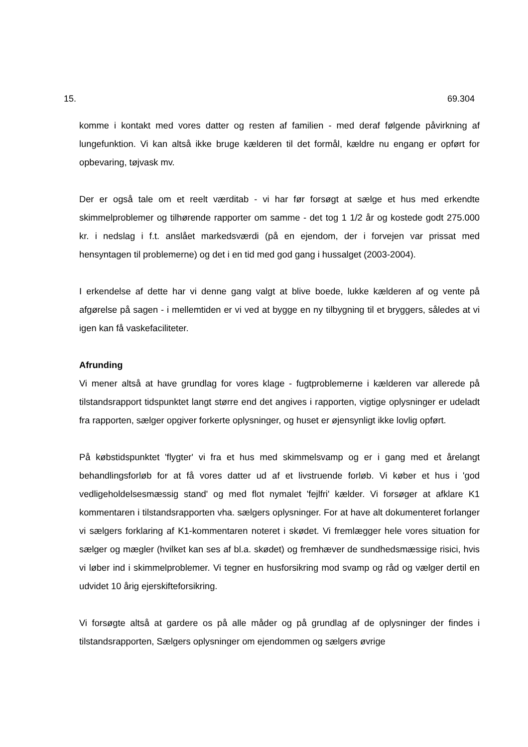15. 69.304
komme i kontakt med vores datter og resten af familien - med deraf følgende påvirkning af lungefunktion. Vi kan altså ikke bruge kælderen til det formål, kældre nu engang er opført for opbevaring, tøjvask mv.
Der er også tale om et reelt værditab - vi har før forsøgt at sælge et hus med erkendte skimmelproblemer og tilhørende rapporter om samme - det tog 1 1/2 år og kostede godt 275.000 kr. i nedslag i f.t. anslået markedsværdi (på en ejendom, der i forvejen var prissat med hensyntagen til problemerne) og det i en tid med god gang i hussalget (2003-2004).
I erkendelse af dette har vi denne gang valgt at blive boede, lukke kælderen af og vente på afgørelse på sagen - i mellemtiden er vi ved at bygge en ny tilbygning til et bryggers, således at vi igen kan få vaskefaciliteter.
Afrunding
Vi mener altså at have grundlag for vores klage - fugtproblemerne i kælderen var allerede på tilstandsrapport tidspunktet langt større end det angives i rapporten, vigtige oplysninger er udeladt fra rapporten, sælger opgiver forkerte oplysninger, og huset er øjensynligt ikke lovlig opført.
På købstidspunktet 'flygter' vi fra et hus med skimmelsvamp og er i gang med et årelangt behandlingsforløb for at få vores datter ud af et livstruende forløb. Vi køber et hus i 'god vedligeholdelsesmæssig stand' og med flot nymalet 'fejlfri' kælder. Vi forsøger at afklare K1 kommentaren i tilstandsrapporten vha. sælgers oplysninger. For at have alt dokumenteret forlanger vi sælgers forklaring af K1-kommentaren noteret i skødet. Vi fremlægger hele vores situation for sælger og mægler (hvilket kan ses af bl.a. skødet) og fremhæver de sundhedsmæssige risici, hvis vi løber ind i skimmelproblemer. Vi tegner en husforsikring mod svamp og råd og vælger dertil en udvidet 10 årig ejerskifteforsikring.
Vi forsøgte altså at gardere os på alle måder og på grundlag af de oplysninger der findes i tilstandsrapporten, Sælgers oplysninger om ejendommen og sælgers øvrige